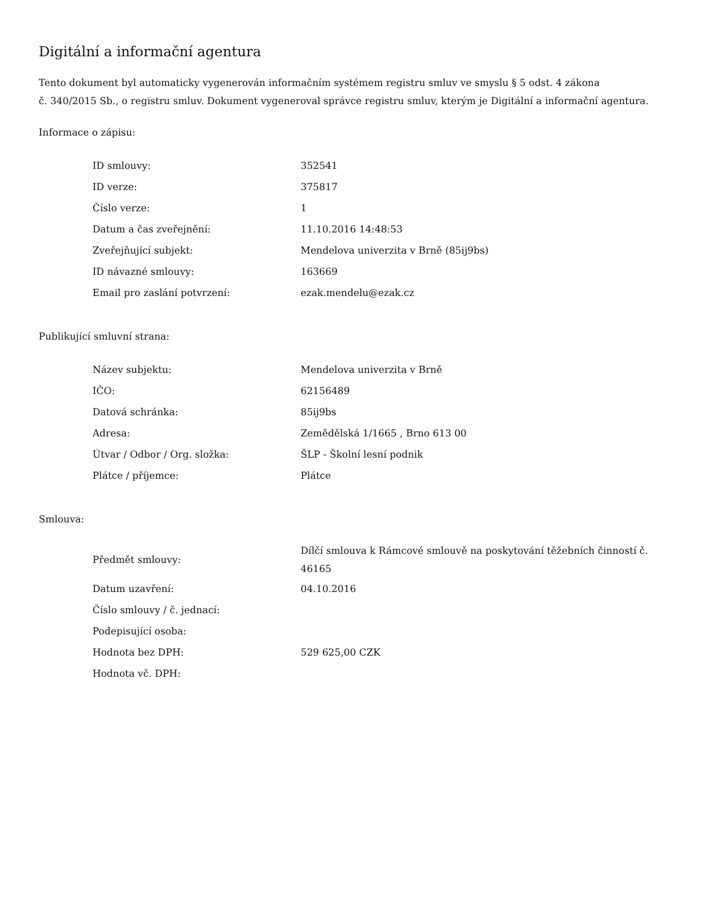Digitální a informační agentura
Tento dokument byl automaticky vygenerován informačním systémem registru smluv ve smyslu § 5 odst. 4 zákona
č. 340/2015 Sb., o registru smluv. Dokument vygeneroval správce registru smluv, kterým je Digitální a informační agentura.
Informace o zápisu:
| ID smlouvy: | 352541 |
| ID verze: | 375817 |
| Číslo verze: | 1 |
| Datum a čas zveřejnění: | 11.10.2016 14:48:53 |
| Zveřejňující subjekt: | Mendelova univerzita v Brně (85ij9bs) |
| ID návazné smlouvy: | 163669 |
| Email pro zaslání potvrzení: | ezak.mendelu@ezak.cz |
Publikující smluvní strana:
| Název subjektu: | Mendelova univerzita v Brně |
| IČO: | 62156489 |
| Datová schránka: | 85ij9bs |
| Adresa: | Zemědělská 1/1665 , Brno 613 00 |
| Útvar / Odbor / Org. složka: | ŠLP - Školní lesní podnik |
| Plátce / příjemce: | Plátce |
Smlouva:
| Předmět smlouvy: | Dílčí smlouva k Rámcové smlouvě na poskytování těžebních činností č. 46165 |
| Datum uzavření: | 04.10.2016 |
| Číslo smlouvy / č. jednací: | |
| Podepisující osoba: | |
| Hodnota bez DPH: | 529 625,00 CZK |
| Hodnota vč. DPH: | |